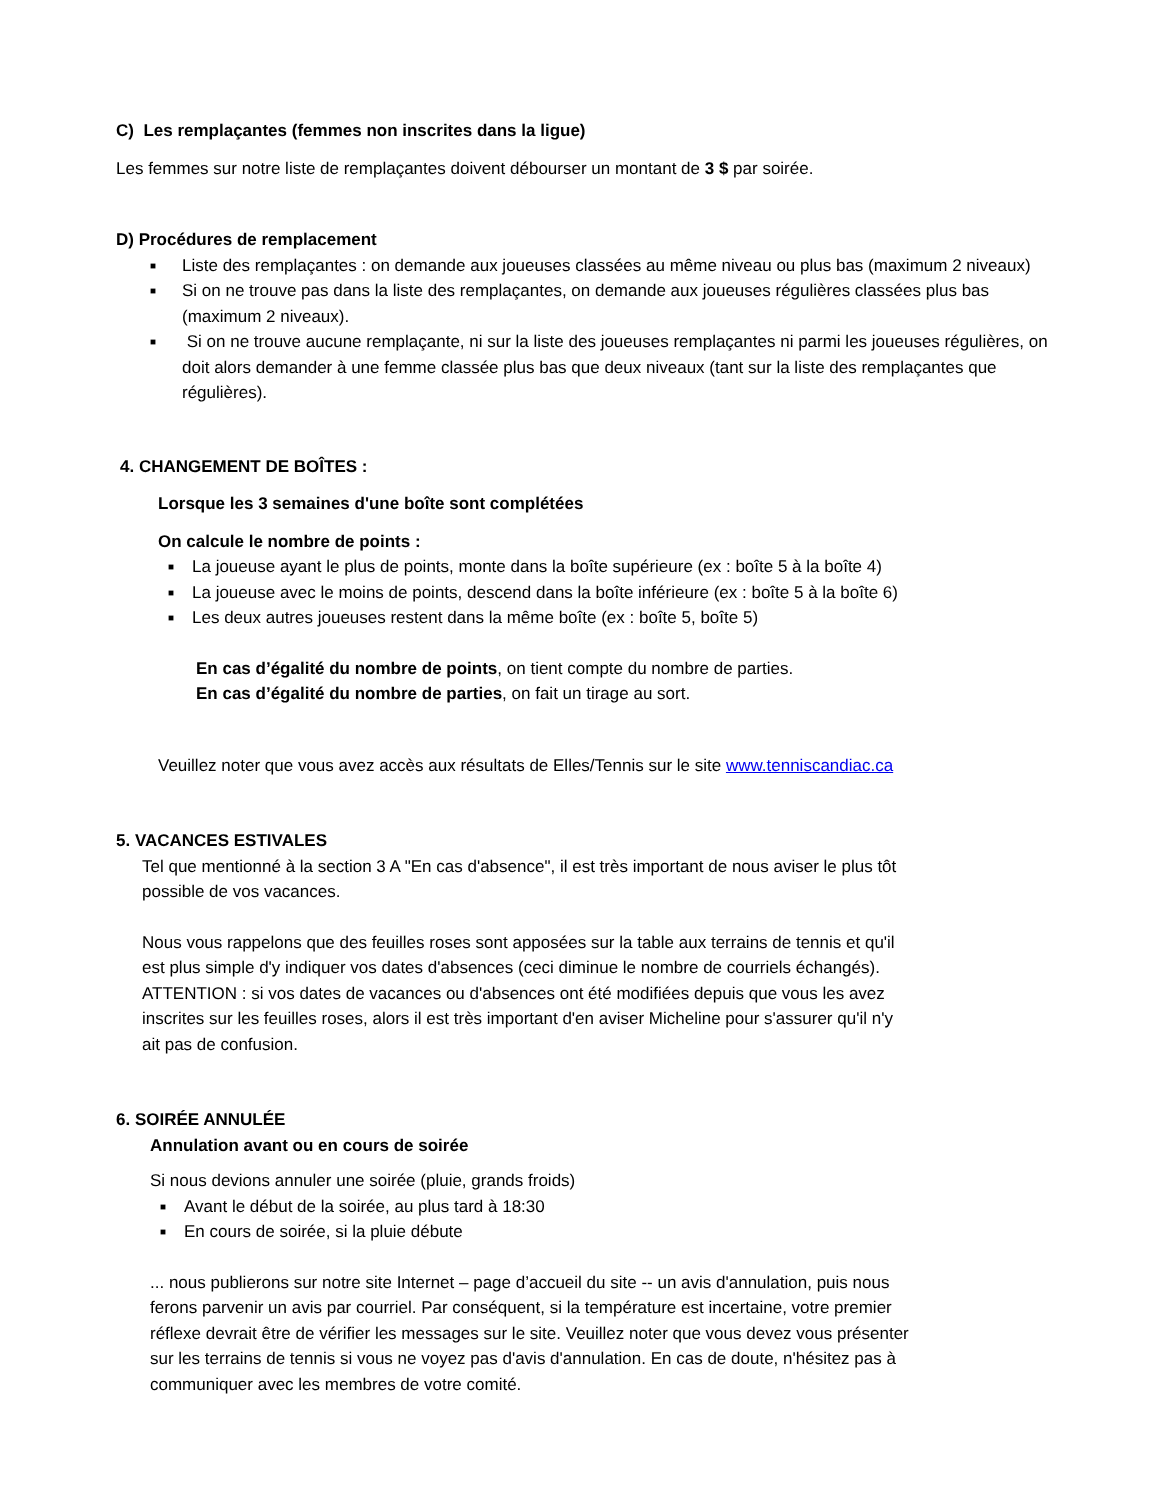C) Les remplaçantes (femmes non inscrites dans la ligue)
Les femmes sur notre liste de remplaçantes doivent débourser un montant de 3 $ par soirée.
D) Procédures de remplacement
■ Liste des remplaçantes : on demande aux joueuses classées au même niveau ou plus bas (maximum 2 niveaux)
■ Si on ne trouve pas dans la liste des remplaçantes, on demande aux joueuses régulières classées plus bas (maximum 2 niveaux).
■ Si on ne trouve aucune remplaçante, ni sur la liste des joueuses remplaçantes ni parmi les joueuses régulières, on doit alors demander à une femme classée plus bas que deux niveaux (tant sur la liste des remplaçantes que régulières).
4. CHANGEMENT DE BOÎTES :
Lorsque les 3 semaines d'une boîte sont complétées
On calcule le nombre de points :
■ La joueuse ayant le plus de points, monte dans la boîte supérieure (ex : boîte 5 à la boîte 4)
■ La joueuse avec le moins de points, descend dans la boîte inférieure (ex : boîte 5 à la boîte 6)
■ Les deux autres joueuses restent dans la même boîte (ex : boîte 5, boîte 5)
En cas d’égalité du nombre de points, on tient compte du nombre de parties.
En cas d’égalité du nombre de parties, on fait un tirage au sort.
Veuillez noter que vous avez accès aux résultats de Elles/Tennis sur le site www.tenniscandiac.ca
5. VACANCES ESTIVALES
Tel que mentionné à la section 3 A "En cas d'absence", il est très important de nous aviser le plus tôt possible de vos vacances.
Nous vous rappelons que des feuilles roses sont apposées sur la table aux terrains de tennis et qu'il est plus simple d'y indiquer vos dates d'absences (ceci diminue le nombre de courriels échangés). ATTENTION : si vos dates de vacances ou d'absences ont été modifiées depuis que vous les avez inscrites sur les feuilles roses, alors il est très important d'en aviser Micheline pour s'assurer qu'il n'y ait pas de confusion.
6. SOIRÉE ANNULÉE
Annulation avant ou en cours de soirée
Si nous devions annuler une soirée (pluie, grands froids)
■ Avant le début de la soirée, au plus tard à 18:30
■ En cours de soirée, si la pluie débute
... nous publierons sur notre site Internet – page d’accueil du site -- un avis d'annulation, puis nous ferons parvenir un avis par courriel. Par conséquent, si la température est incertaine, votre premier réflexe devrait être de vérifier les messages sur le site. Veuillez noter que vous devez vous présenter sur les terrains de tennis si vous ne voyez pas d'avis d'annulation. En cas de doute, n'hésitez pas à communiquer avec les membres de votre comité.